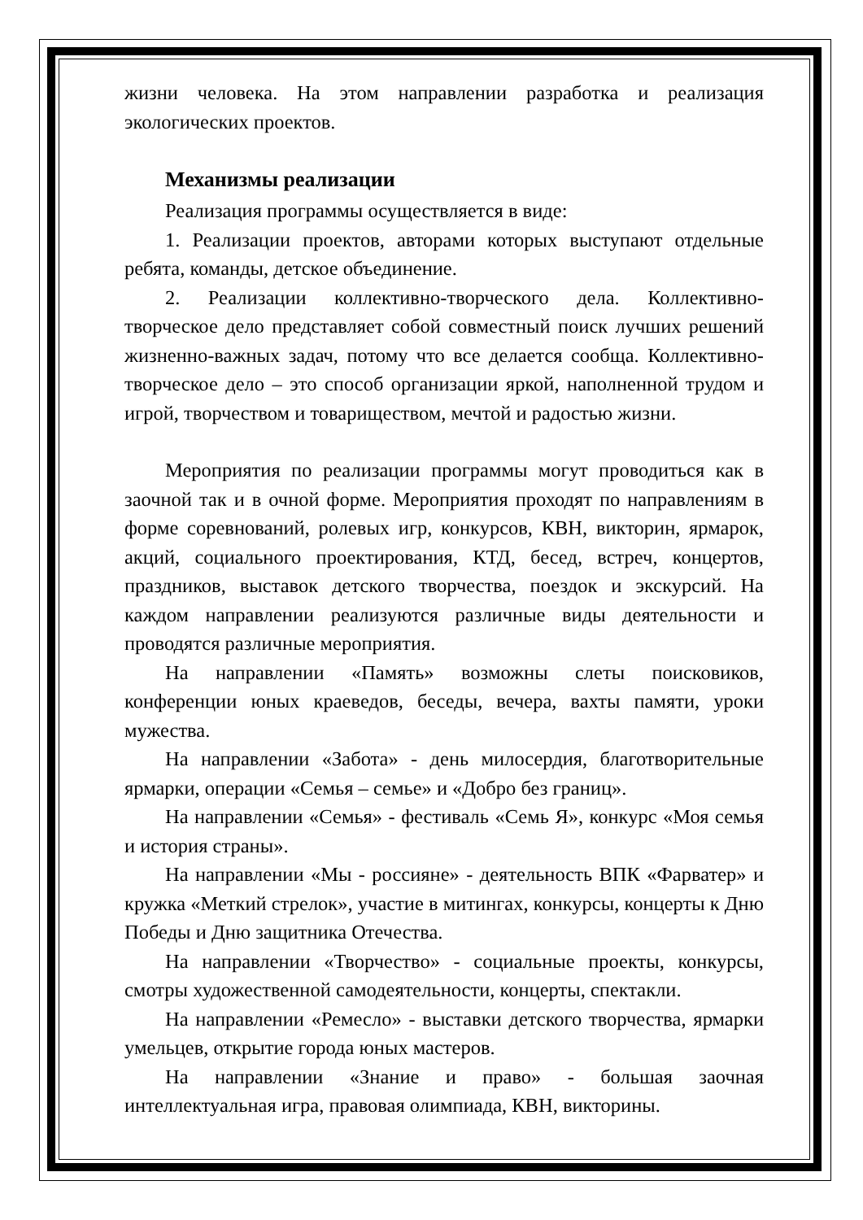жизни человека. На этом направлении разработка и реализация экологических проектов.
Механизмы реализации
Реализация программы осуществляется в виде:
1. Реализации проектов, авторами которых выступают отдельные ребята, команды, детское объединение.
2. Реализации коллективно-творческого дела. Коллективно-творческое дело представляет собой совместный поиск лучших решений жизненно-важных задач, потому что все делается сообща. Коллективно-творческое дело – это способ организации яркой, наполненной трудом и игрой, творчеством и товариществом, мечтой и радостью жизни.
Мероприятия по реализации программы могут проводиться как в заочной так и в очной форме. Мероприятия проходят по направлениям в форме соревнований, ролевых игр, конкурсов, КВН, викторин, ярмарок, акций, социального проектирования, КТД, бесед, встреч, концертов, праздников, выставок детского творчества, поездок и экскурсий. На каждом направлении реализуются различные виды деятельности и проводятся различные мероприятия.
На направлении «Память» возможны слеты поисковиков, конференции юных краеведов, беседы, вечера, вахты памяти, уроки мужества.
На направлении «Забота» - день милосердия, благотворительные ярмарки, операции «Семья – семье» и «Добро без границ».
На направлении «Семья» - фестиваль «Семь Я», конкурс «Моя семья и история страны».
На направлении «Мы - россияне» - деятельность ВПК «Фарватер» и кружка «Меткий стрелок», участие в митингах, конкурсы, концерты к Дню Победы и Дню защитника Отечества.
На направлении «Творчество» - социальные проекты, конкурсы, смотры художественной самодеятельности, концерты, спектакли.
На направлении «Ремесло» - выставки детского творчества, ярмарки умельцев, открытие города юных мастеров.
На направлении «Знание и право» - большая заочная интеллектуальная игра, правовая олимпиада, КВН, викторины.